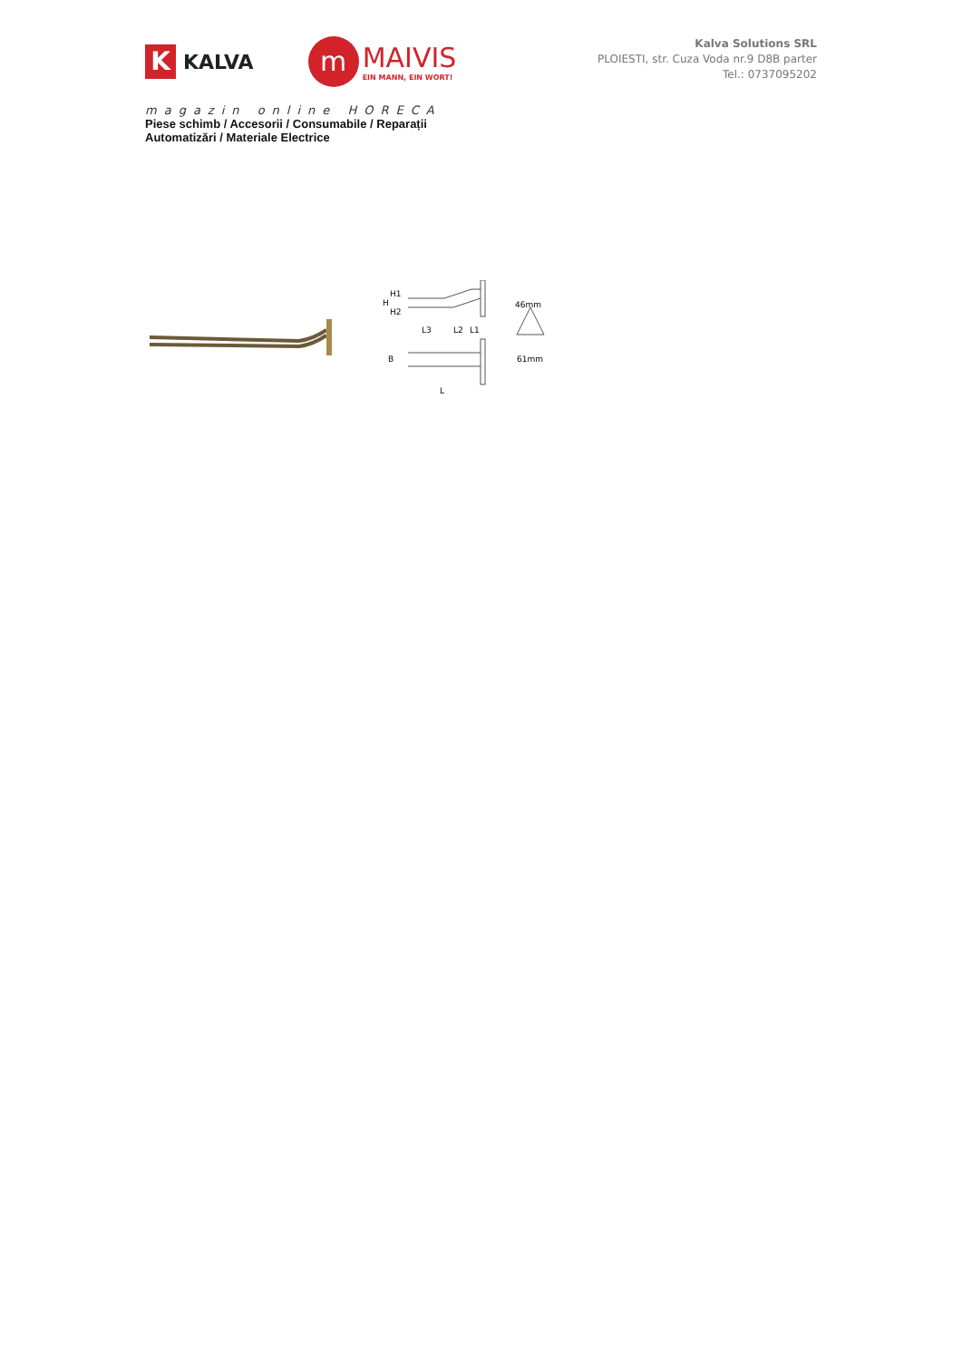K
KALVA
m
MAIVIS
EIN MANN, EIN WORT!
Kalva Solutions SRL
PLOIESTI, str. Cuza Voda nr.9 D8B parter
Tel.: 0737095202
magazin online HORECA
Piese schimb / Accesorii / Consumabile / Reparații
Automatizări / Materiale Electrice
H1
H
H2
L3
L2
L1
46mm
B
L
61mm